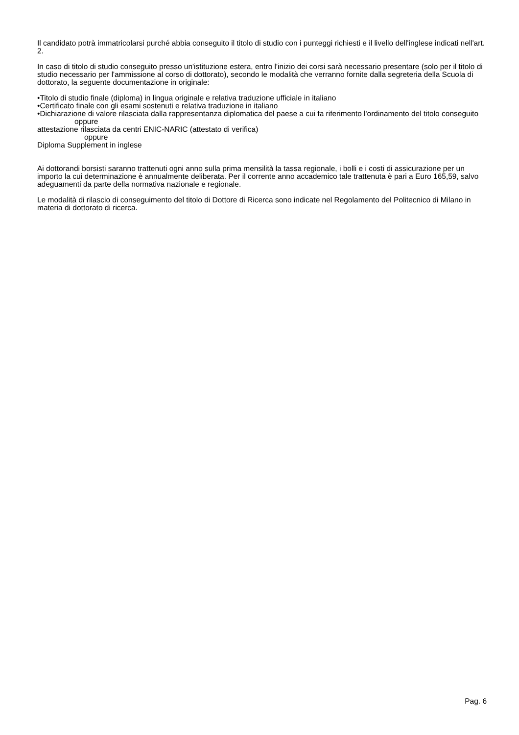Il candidato potrà immatricolarsi purché abbia conseguito il titolo di studio con i punteggi richiesti e il livello dell'inglese indicati nell'art. 2.
In caso di titolo di studio conseguito presso un'istituzione estera, entro l'inizio dei corsi sarà necessario presentare (solo per il titolo di studio necessario per l'ammissione al corso di dottorato), secondo le modalità che verranno fornite dalla segreteria della Scuola di dottorato, la seguente documentazione in originale:
•Titolo di studio finale (diploma) in lingua originale e relativa traduzione ufficiale in italiano
•Certificato finale con gli esami sostenuti e relativa traduzione in italiano
•Dichiarazione di valore rilasciata dalla rappresentanza diplomatica del paese a cui fa riferimento l'ordinamento del titolo conseguito
oppure
attestazione rilasciata da centri ENIC-NARIC (attestato di verifica)
oppure
Diploma Supplement in inglese
Ai dottorandi borsisti saranno trattenuti ogni anno sulla prima mensilità la tassa regionale, i bolli e i costi di assicurazione per un importo la cui determinazione è annualmente deliberata. Per il corrente anno accademico tale trattenuta è pari a Euro 165,59, salvo adeguamenti da parte della normativa nazionale e regionale.
Le modalità di rilascio di conseguimento del titolo di Dottore di Ricerca sono indicate nel Regolamento del Politecnico di Milano in materia di dottorato di ricerca.
Pag. 6